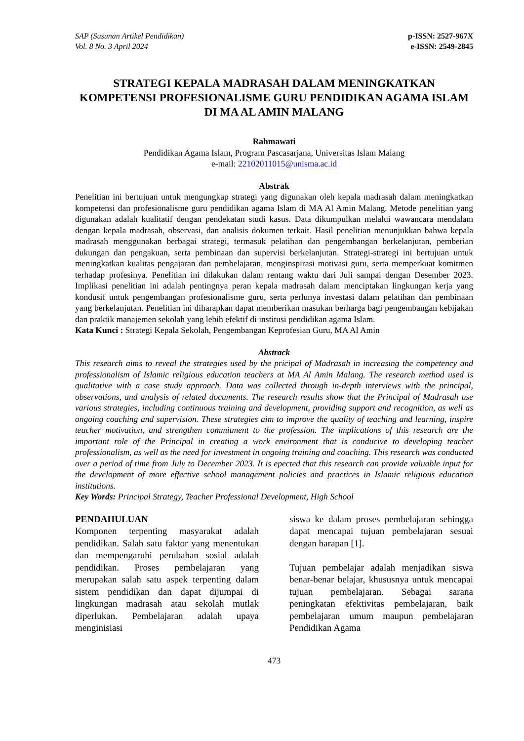SAP (Susunan Artikel Pendidikan)
Vol. 8 No. 3 April 2024
p-ISSN: 2527-967X
e-ISSN: 2549-2845
STRATEGI KEPALA MADRASAH DALAM MENINGKATKAN KOMPETENSI PROFESIONALISME GURU PENDIDIKAN AGAMA ISLAM DI MA AL AMIN MALANG
Rahmawati
Pendidikan Agama Islam, Program Pascasarjana, Universitas Islam Malang
e-mail: 22102011015@unisma.ac.id
Abstrak
Penelitian ini bertujuan untuk mengungkap strategi yang digunakan oleh kepala madrasah dalam meningkatkan kompetensi dan profesionalisme guru pendidikan agama Islam di MA Al Amin Malang. Metode penelitian yang digunakan adalah kualitatif dengan pendekatan studi kasus. Data dikumpulkan melalui wawancara mendalam dengan kepala madrasah, observasi, dan analisis dokumen terkait. Hasil penelitian menunjukkan bahwa kepala madrasah menggunakan berbagai strategi, termasuk pelatihan dan pengembangan berkelanjutan, pemberian dukungan dan pengakuan, serta pembinaan dan supervisi berkelanjutan. Strategi-strategi ini bertujuan untuk meningkatkan kualitas pengajaran dan pembelajaran, menginspirasi motivasi guru, serta memperkuat komitmen terhadap profesinya. Penelitian ini dilakukan dalam rentang waktu dari Juli sampai dengan Desember 2023. Implikasi penelitian ini adalah pentingnya peran kepala madrasah dalam menciptakan lingkungan kerja yang kondusif untuk pengembangan profesionalisme guru, serta perlunya investasi dalam pelatihan dan pembinaan yang berkelanjutan. Penelitian ini diharapkan dapat memberikan masukan berharga bagi pengembangan kebijakan dan praktik manajemen sekolah yang lebih efektif di institusi pendidikan agama Islam.
Kata Kunci : Strategi Kepala Sekolah, Pengembangan Keprofesian Guru, MA Al Amin
Abstrack
This research aims to reveal the strategies used by the pricipal of Madrasah in increasing the competency and professionalism of Islamic religious education teachers at MA Al Amin Malang. The research method used is qualitative with a case study approach. Data was collected through in-depth interviews with the principal, observations, and analysis of related documents. The research results show that the Principal of Madrasah use various strategies, including continuous training and development, providing support and recognition, as well as ongoing coaching and supervision. These strategies aim to improve the quality of teaching and learning, inspire teacher motivation, and strengthen commitment to the profession. The implications of this research are the important role of the Principal in creating a work environment that is conducive to developing teacher professionalism, as well as the need for investment in ongoing training and coaching. This research was conducted over a period of time from July to December 2023. It is epected that this research can provide valuable input for the development of more effective school management policies and practices in Islamic religious education institutions.
Key Words: Principal Strategy, Teacher Professional Development, High School
PENDAHULUAN
Komponen terpenting masyarakat adalah pendidikan. Salah satu faktor yang menentukan dan mempengaruhi perubahan sosial adalah pendidikan. Proses pembelajaran yang merupakan salah satu aspek terpenting dalam sistem pendidikan dan dapat dijumpai di lingkungan madrasah atau sekolah mutlak diperlukan. Pembelajaran adalah upaya menginisiasi
siswa ke dalam proses pembelajaran sehingga dapat mencapai tujuan pembelajaran sesuai dengan harapan [1].
Tujuan pembelajar adalah menjadikan siswa benar-benar belajar, khususnya untuk mencapai tujuan pembelajaran. Sebagai sarana peningkatan efektivitas pembelajaran, baik pembelajaran umum maupun pembelajaran Pendidikan Agama
473